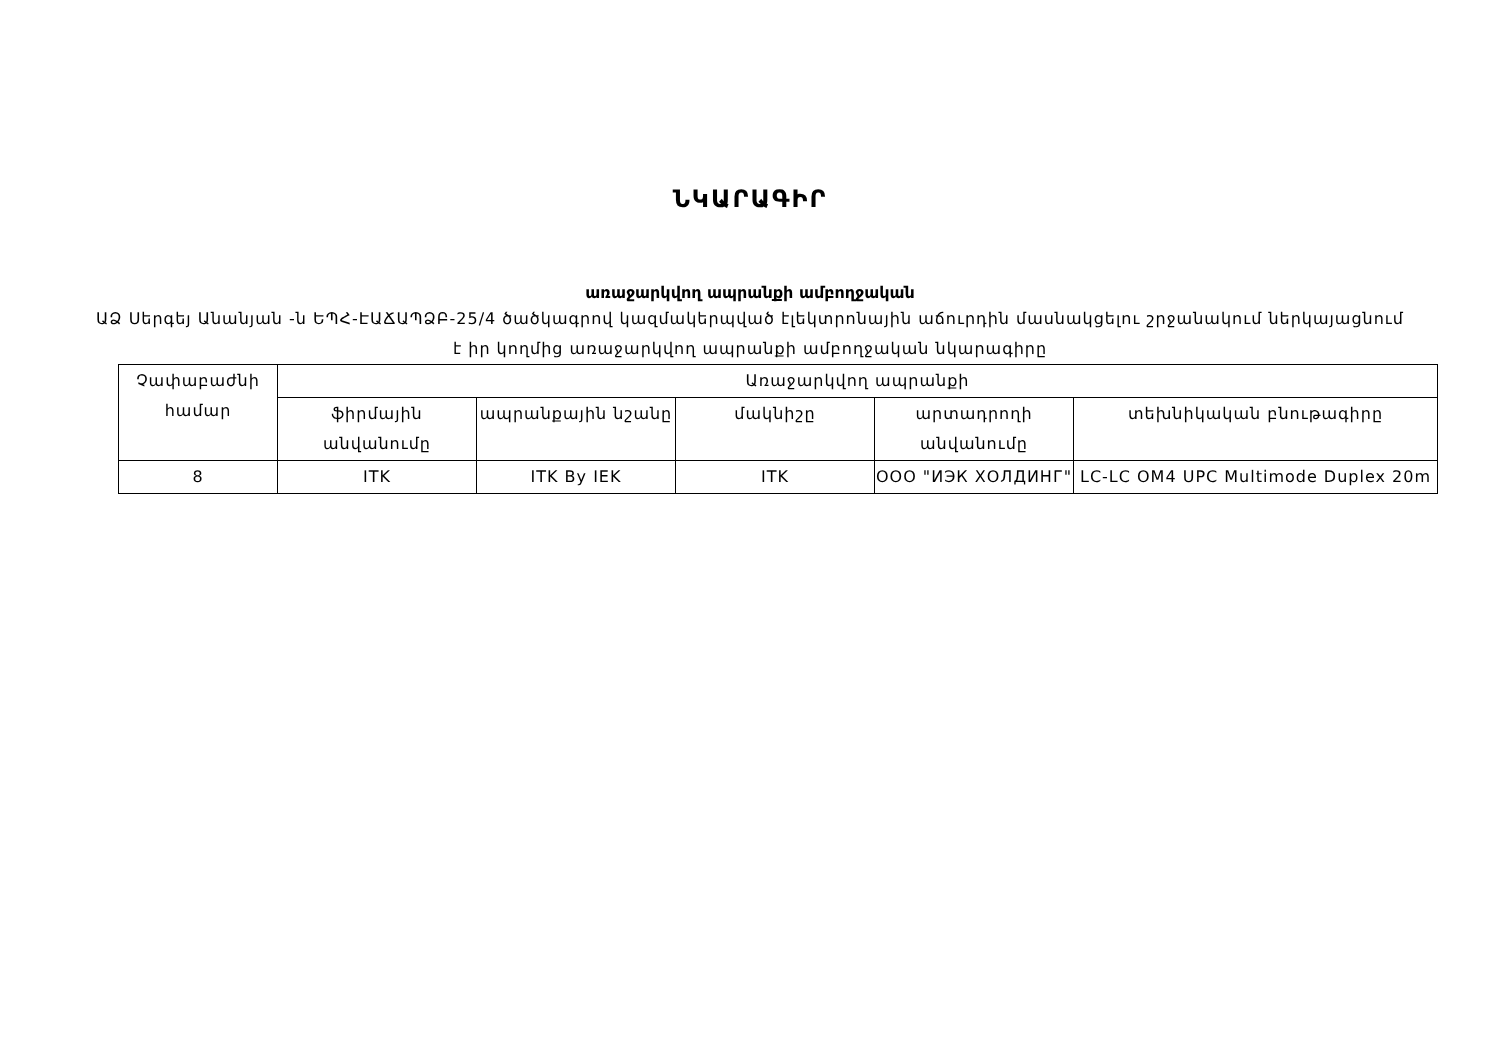ՆԿԱՐԱԳԻՐ
առաջարկվող ապրանքի ամբողջական
ԱՁ Սերգեյ Անանյան -ն ԵՊՀ-ԷԱՃԱՊՁԲ-25/4 ծածկագրով կազմակերպված էլեկտրոնային աճուրդին մասնակցելու շրջանակում ներկայացնում է իր կողմից առաջարկվող ապրանքի ամբողջական նկարագիրը
| Չափաբաժնի համար | Առաջարկվող ապրանքի | | | | |
| | ֆիրմային անվանումը | ապրանքային նշանը | մակնիշը | արտադրողի անվանումը | տեխնիկական բնութագիրը |
| 8 | ITK | ITK By IEK | ITK | ООО "ИЭК ХОЛДИНГ" | LC-LC OM4 UPC Multimode Duplex 20m |